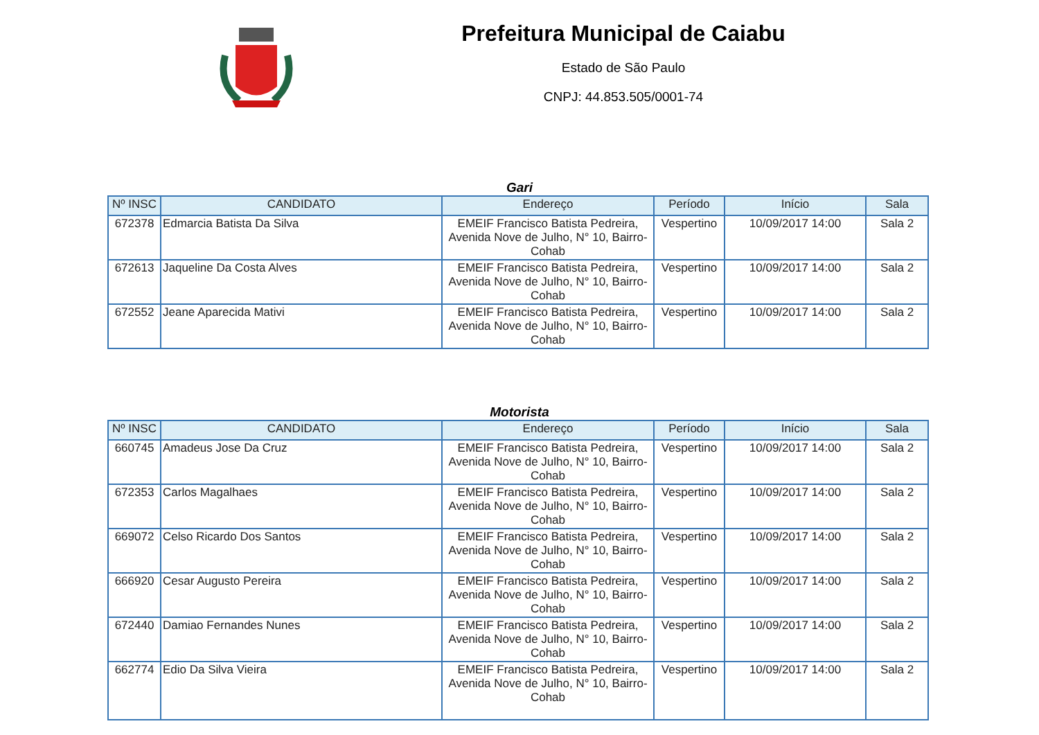Prefeitura Municipal de Caiabu
Estado de São Paulo
CNPJ: 44.853.505/0001-74
Gari
| Nº INSC | CANDIDATO | Endereço | Período | Início | Sala |
| --- | --- | --- | --- | --- | --- |
| 672378 | Edmarcia Batista Da Silva | EMEIF Francisco Batista Pedreira, Avenida Nove de Julho, N° 10, Bairro-Cohab | Vespertino | 10/09/2017 14:00 | Sala 2 |
| 672613 | Jaqueline Da Costa Alves | EMEIF Francisco Batista Pedreira, Avenida Nove de Julho, N° 10, Bairro-Cohab | Vespertino | 10/09/2017 14:00 | Sala 2 |
| 672552 | Jeane Aparecida Mativi | EMEIF Francisco Batista Pedreira, Avenida Nove de Julho, N° 10, Bairro-Cohab | Vespertino | 10/09/2017 14:00 | Sala 2 |
Motorista
| Nº INSC | CANDIDATO | Endereço | Período | Início | Sala |
| --- | --- | --- | --- | --- | --- |
| 660745 | Amadeus Jose Da Cruz | EMEIF Francisco Batista Pedreira, Avenida Nove de Julho, N° 10, Bairro-Cohab | Vespertino | 10/09/2017 14:00 | Sala 2 |
| 672353 | Carlos Magalhaes | EMEIF Francisco Batista Pedreira, Avenida Nove de Julho, N° 10, Bairro-Cohab | Vespertino | 10/09/2017 14:00 | Sala 2 |
| 669072 | Celso Ricardo Dos Santos | EMEIF Francisco Batista Pedreira, Avenida Nove de Julho, N° 10, Bairro-Cohab | Vespertino | 10/09/2017 14:00 | Sala 2 |
| 666920 | Cesar Augusto Pereira | EMEIF Francisco Batista Pedreira, Avenida Nove de Julho, N° 10, Bairro-Cohab | Vespertino | 10/09/2017 14:00 | Sala 2 |
| 672440 | Damiao Fernandes Nunes | EMEIF Francisco Batista Pedreira, Avenida Nove de Julho, N° 10, Bairro-Cohab | Vespertino | 10/09/2017 14:00 | Sala 2 |
| 662774 | Edio Da Silva Vieira | EMEIF Francisco Batista Pedreira, Avenida Nove de Julho, N° 10, Bairro-Cohab | Vespertino | 10/09/2017 14:00 | Sala 2 |